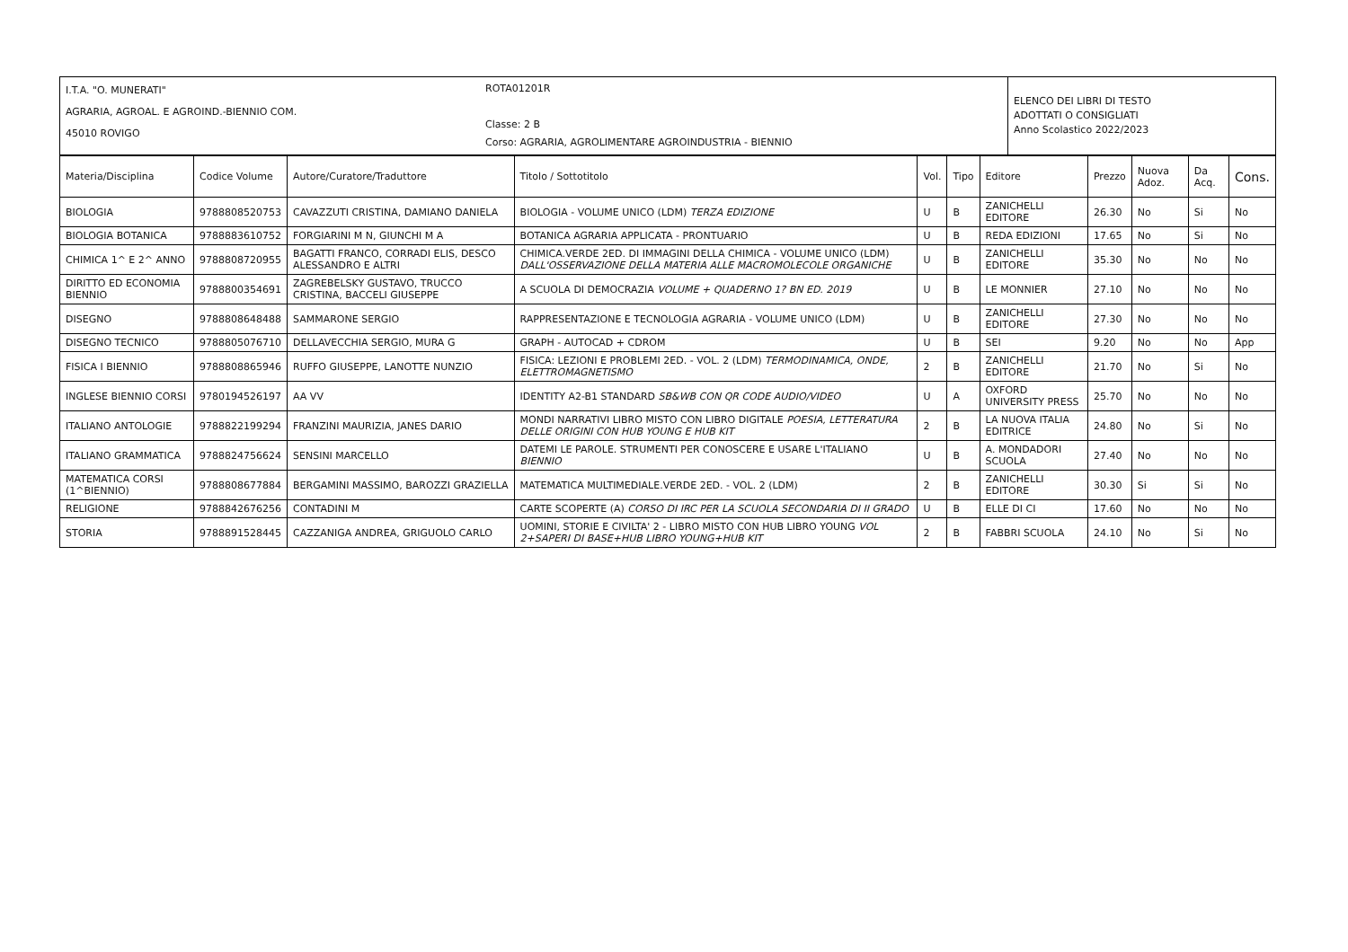| I.T.A. "O. MUNERATI" AGRARIA, AGROAL. E AGROIND.-BIENNIO COM. 45010 ROVIGO | ROTA01201R Classe: 2 B Corso: AGRARIA, AGROLIMENTARE AGROINDUSTRIA - BIENNIO | ELENCO DEI LIBRI DI TESTO ADOTTATI O CONSIGLIATI Anno Scolastico 2022/2023 |
| Materia/Disciplina | Codice Volume | Autore/Curatore/Traduttore | Titolo / Sottotitolo | Vol. | Tipo | Editore | Prezzo | Nuova Adoz. | Da Acq. | Cons. |
| --- | --- | --- | --- | --- | --- | --- | --- | --- | --- | --- |
| BIOLOGIA | 9788808520753 | CAVAZZUTI CRISTINA, DAMIANO DANIELA | BIOLOGIA - VOLUME UNICO (LDM) TERZA EDIZIONE | U | B | ZANICHELLI EDITORE | 26.30 | No | Si | No |
| BIOLOGIA BOTANICA | 9788883610752 | FORGIARINI M N, GIUNCHI M A | BOTANICA AGRARIA APPLICATA - PRONTUARIO | U | B | REDA EDIZIONI | 17.65 | No | Si | No |
| CHIMICA 1^ E 2^ ANNO | 9788808720955 | BAGATTI FRANCO, CORRADI ELIS, DESCO ALESSANDRO E ALTRI | CHIMICA.VERDE 2ED. DI IMMAGINI DELLA CHIMICA - VOLUME UNICO (LDM) DALL'OSSERVAZIONE DELLA MATERIA ALLE MACROMOLECOLE ORGANICHE | U | B | ZANICHELLI EDITORE | 35.30 | No | No | No |
| DIRITTO ED ECONOMIA BIENNIO | 9788800354691 | ZAGREBELSKY GUSTAVO, TRUCCO CRISTINA, BACCELI GIUSEPPE | A SCUOLA DI DEMOCRAZIA VOLUME + QUADERNO 1? BN ED. 2019 | U | B | LE MONNIER | 27.10 | No | No | No |
| DISEGNO | 9788808648488 | SAMMARONE SERGIO | RAPPRESENTAZIONE E TECNOLOGIA AGRARIA - VOLUME UNICO (LDM) | U | B | ZANICHELLI EDITORE | 27.30 | No | No | No |
| DISEGNO TECNICO | 9788805076710 | DELLAVECCHIA SERGIO, MURA G | GRAPH - AUTOCAD + CDROM | U | B | SEI | 9.20 | No | No | App |
| FISICA I BIENNIO | 9788808865946 | RUFFO GIUSEPPE, LANOTTE NUNZIO | FISICA: LEZIONI E PROBLEMI 2ED. - VOL. 2 (LDM) TERMODINAMICA, ONDE, ELETTROMAGNETISMO | 2 | B | ZANICHELLI EDITORE | 21.70 | No | Si | No |
| INGLESE BIENNIO CORSI | 9780194526197 | AA VV | IDENTITY A2-B1 STANDARD SB&WB CON QR CODE AUDIO/VIDEO | U | A | OXFORD UNIVERSITY PRESS | 25.70 | No | No | No |
| ITALIANO ANTOLOGIE | 9788822199294 | FRANZINI MAURIZIA, JANES DARIO | MONDI NARRATIVI LIBRO MISTO CON LIBRO DIGITALE POESIA, LETTERATURA DELLE ORIGINI CON HUB YOUNG E HUB KIT | 2 | B | LA NUOVA ITALIA EDITRICE | 24.80 | No | Si | No |
| ITALIANO GRAMMATICA | 9788824756624 | SENSINI MARCELLO | DATEMI LE PAROLE. STRUMENTI PER CONOSCERE E USARE L'ITALIANO BIENNIO | U | B | A. MONDADORI SCUOLA | 27.40 | No | No | No |
| MATEMATICA CORSI (1^BIENNIO) | 9788808677884 | BERGAMINI MASSIMO, BAROZZI GRAZIELLA | MATEMATICA MULTIMEDIALE.VERDE 2ED. - VOL. 2 (LDM) | 2 | B | ZANICHELLI EDITORE | 30.30 | Si | Si | No |
| RELIGIONE | 9788842676256 | CONTADINI M | CARTE SCOPERTE (A) CORSO DI IRC PER LA SCUOLA SECONDARIA DI II GRADO | U | B | ELLE DI CI | 17.60 | No | No | No |
| STORIA | 9788891528445 | CAZZANIGA ANDREA, GRIGUOLO CARLO | UOMINI, STORIE E CIVILTA' 2 - LIBRO MISTO CON HUB LIBRO YOUNG VOL 2+SAPERI DI BASE+HUB LIBRO YOUNG+HUB KIT | 2 | B | FABBRI SCUOLA | 24.10 | No | Si | No |